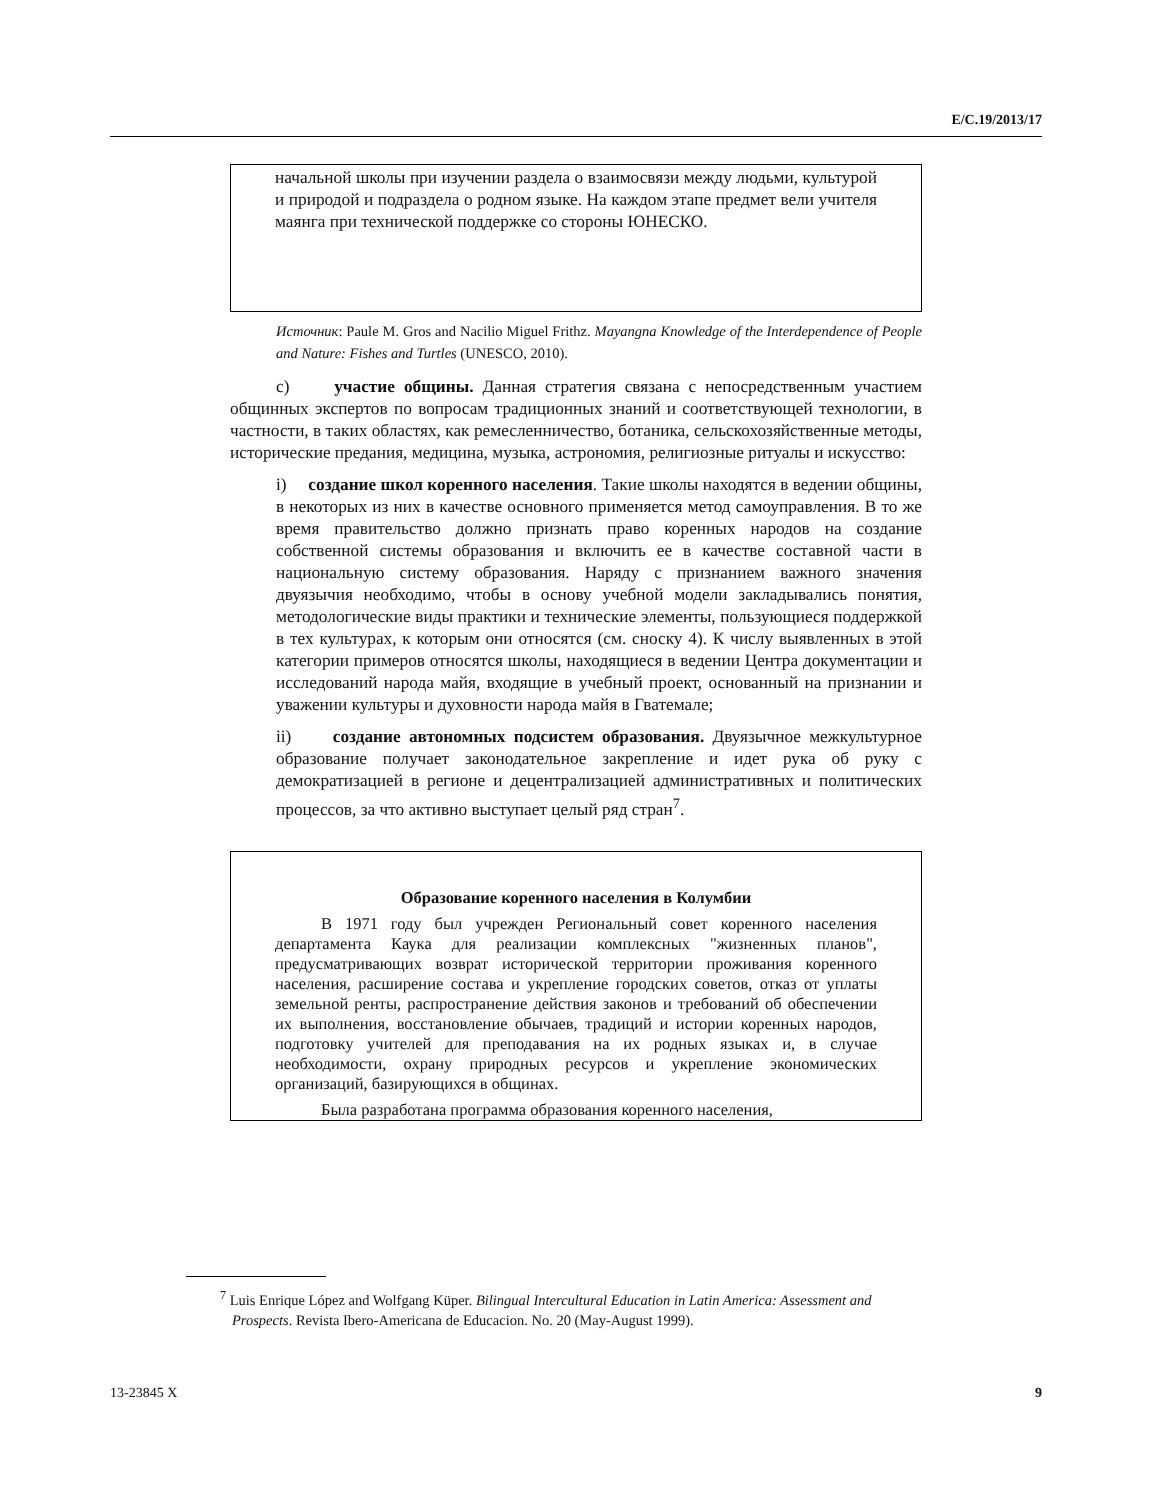E/C.19/2013/17
начальной школы при изучении раздела о взаимосвязи между людьми, культурой и природой и подраздела о родном языке. На каждом этапе предмет вели учителя маянга при технической поддержке со стороны ЮНЕСКО.
Источник: Paule M. Gros and Nacilio Miguel Frithz. Mayangna Knowledge of the Interdependence of People and Nature: Fishes and Turtles (UNESCO, 2010).
c) участие общины. Данная стратегия связана с непосредственным участием общинных экспертов по вопросам традиционных знаний и соответствующей технологии, в частности, в таких областях, как ремесленничество, ботаника, сельскохозяйственные методы, исторические предания, медицина, музыка, астрономия, религиозные ритуалы и искусство:
i) создание школ коренного населения. Такие школы находятся в ведении общины, в некоторых из них в качестве основного применяется метод самоуправления. В то же время правительство должно признать право коренных народов на создание собственной системы образования и включить ее в качестве составной части в национальную систему образования. Наряду с признанием важного значения двуязычия необходимо, чтобы в основу учебной модели закладывались понятия, методологические виды практики и технические элементы, пользующиеся поддержкой в тех культурах, к которым они относятся (см. сноску 4). К числу выявленных в этой категории примеров относятся школы, находящиеся в ведении Центра документации и исследований народа майя, входящие в учебный проект, основанный на признании и уважении культуры и духовности народа майя в Гватемале;
ii) создание автономных подсистем образования. Двуязычное межкультурное образование получает законодательное закрепление и идет рука об руку с демократизацией в регионе и децентрализацией административных и политических процессов, за что активно выступает целый ряд стран<sup>7</sup>.
Образование коренного населения в Колумбии
В 1971 году был учрежден Региональный совет коренного населения департамента Каука для реализации комплексных "жизненных планов", предусматривающих возврат исторической территории проживания коренного населения, расширение состава и укрепление городских советов, отказ от уплаты земельной ренты, распространение действия законов и требований об обеспечении их выполнения, восстановление обычаев, традиций и истории коренных народов, подготовку учителей для преподавания на их родных языках и, в случае необходимости, охрану природных ресурсов и укрепление экономических организаций, базирующихся в общинах.
Была разработана программа образования коренного населения,
<sup>7</sup> Luis Enrique López and Wolfgang Küper. Bilingual Intercultural Education in Latin America: Assessment and Prospects. Revista Ibero-Americana de Educacion. No. 20 (May-August 1999).
13-23845 X 9